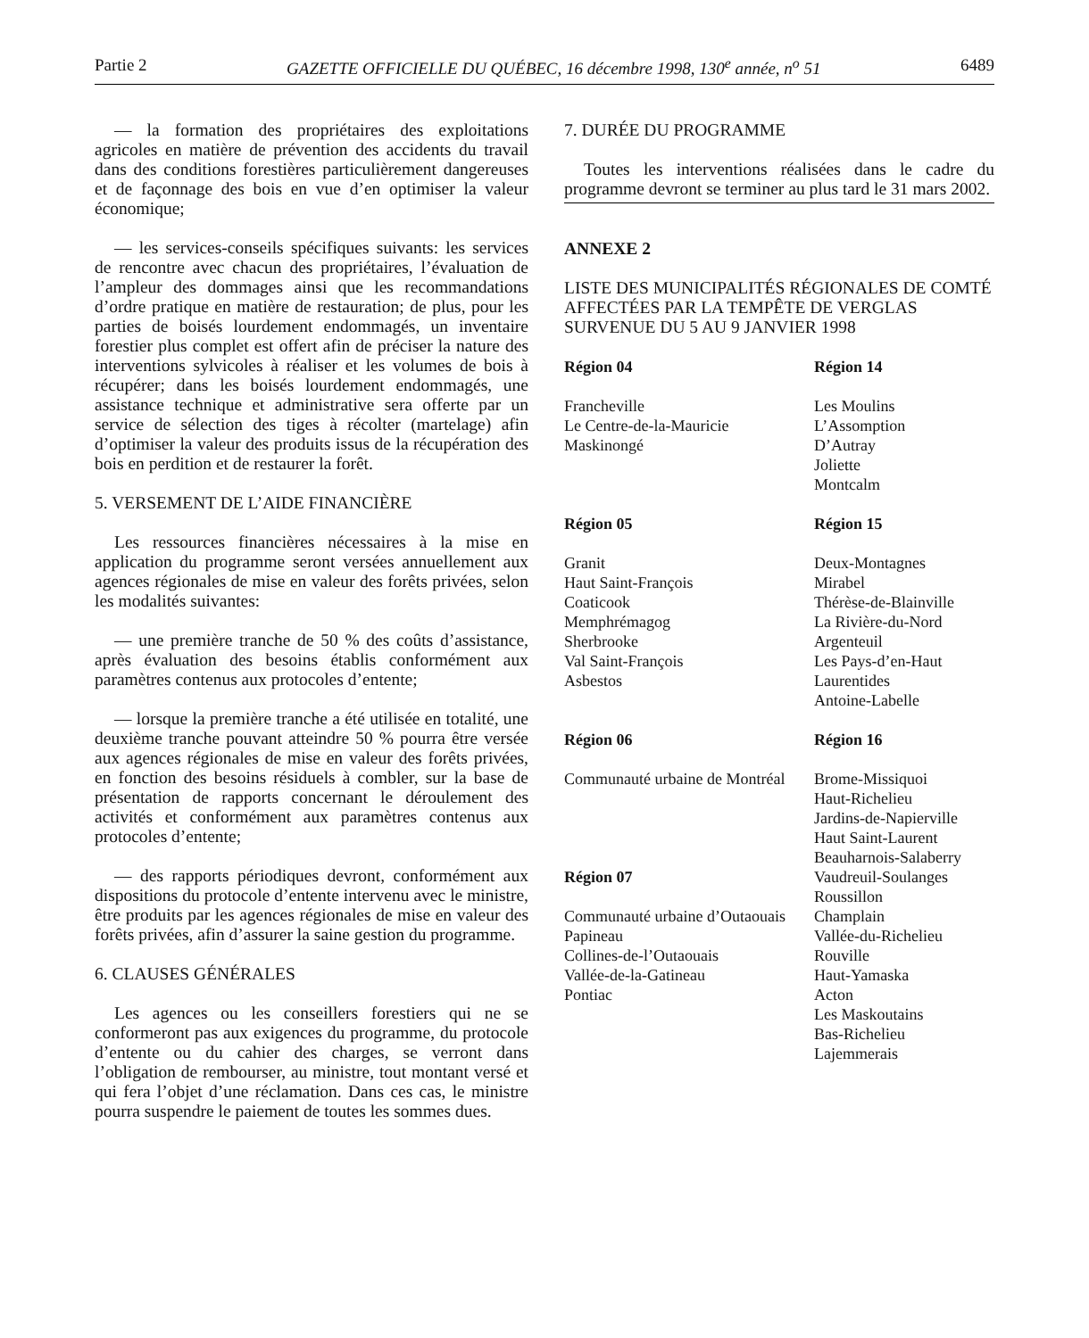Partie 2 GAZETTE OFFICIELLE DU QUÉBEC, 16 décembre 1998, 130<sup>e</sup> année, n<sup>o</sup> 51 6489
— la formation des propriétaires des exploitations agricoles en matière de prévention des accidents du travail dans des conditions forestières particulièrement dangereuses et de façonnage des bois en vue d’en optimiser la valeur économique;
— les services-conseils spécifiques suivants: les services de rencontre avec chacun des propriétaires, l’évaluation de l’ampleur des dommages ainsi que les recommandations d’ordre pratique en matière de restauration; de plus, pour les parties de boisés lourdement endommagés, un inventaire forestier plus complet est offert afin de préciser la nature des interventions sylvicoles à réaliser et les volumes de bois à récupérer; dans les boisés lourdement endommagés, une assistance technique et administrative sera offerte par un service de sélection des tiges à récolter (martelage) afin d’optimiser la valeur des produits issus de la récupération des bois en perdition et de restaurer la forêt.
5. VERSEMENT DE L’AIDE FINANCIÈRE
Les ressources financières nécessaires à la mise en application du programme seront versées annuellement aux agences régionales de mise en valeur des forêts privées, selon les modalités suivantes:
— une première tranche de 50 % des coûts d’assistance, après évaluation des besoins établis conformément aux paramètres contenus aux protocoles d’entente;
— lorsque la première tranche a été utilisée en totalité, une deuxième tranche pouvant atteindre 50 % pourra être versée aux agences régionales de mise en valeur des forêts privées, en fonction des besoins résiduels à combler, sur la base de présentation de rapports concernant le déroulement des activités et conformément aux paramètres contenus aux protocoles d’entente;
— des rapports périodiques devront, conformément aux dispositions du protocole d’entente intervenu avec le ministre, être produits par les agences régionales de mise en valeur des forêts privées, afin d’assurer la saine gestion du programme.
6. CLAUSES GÉNÉRALES
Les agences ou les conseillers forestiers qui ne se conformeront pas aux exigences du programme, du protocole d’entente ou du cahier des charges, se verront dans l’obligation de rembourser, au ministre, tout montant versé et qui fera l’objet d’une réclamation. Dans ces cas, le ministre pourra suspendre le paiement de toutes les sommes dues.
7. DURÉE DU PROGRAMME
Toutes les interventions réalisées dans le cadre du programme devront se terminer au plus tard le 31 mars 2002.
ANNEXE 2
LISTE DES MUNICIPALITÉS RÉGIONALES DE COMTÉ AFFECTÉES PAR LA TEMPÊTE DE VERGLAS SURVENUE DU 5 AU 9 JANVIER 1998
Région 04
Francheville
Le Centre-de-la-Mauricie
Maskinongé
Région 14
Les Moulins
L’Assomption
D’Autray
Joliette
Montcalm
Région 05
Granit
Haut Saint-François
Coaticook
Memphrémagog
Sherbrooke
Val Saint-François
Asbestos
Région 15
Deux-Montagnes
Mirabel
Thérèse-de-Blainville
La Rivière-du-Nord
Argenteuil
Les Pays-d’en-Haut
Laurentides
Antoine-Labelle
Région 06
Communauté urbaine de Montréal
Région 07
Communauté urbaine d’Outaouais
Papineau
Collines-de-l’Outaouais
Vallée-de-la-Gatineau
Pontiac
Région 16
Brome-Missiquoi
Haut-Richelieu
Jardins-de-Napierville
Haut Saint-Laurent
Beauharnois-Salaberry
Vaudreuil-Soulanges
Roussillon
Champlain
Vallée-du-Richelieu
Rouville
Haut-Yamaska
Acton
Les Maskoutains
Bas-Richelieu
Lajemmerais